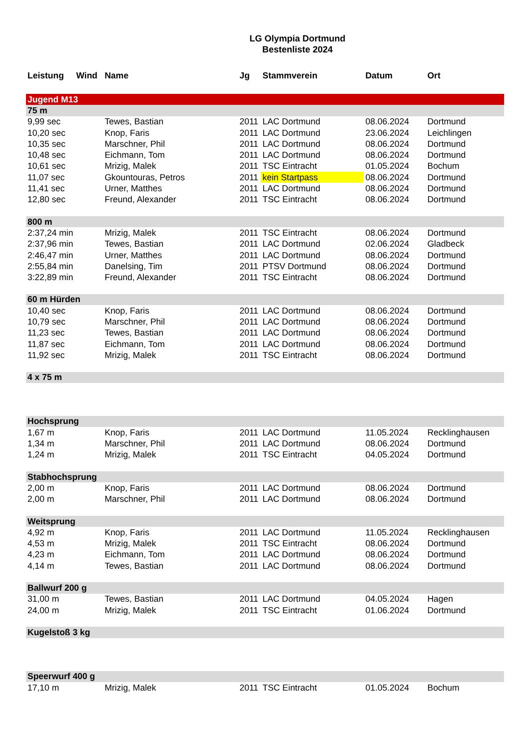LG Olympia Dortmund
Bestenliste 2024
| Leistung | Wind | Name | Jg | Stammverein | Datum | Ort |
| --- | --- | --- | --- | --- | --- | --- |
| Jugend M13 | | | | | | |
| 75 m | | | | | | |
| 9,99 sec | | Tewes, Bastian | 2011 | LAC Dortmund | 08.06.2024 | Dortmund |
| 10,20 sec | | Knop, Faris | 2011 | LAC Dortmund | 23.06.2024 | Leichlingen |
| 10,35 sec | | Marschner, Phil | 2011 | LAC Dortmund | 08.06.2024 | Dortmund |
| 10,48 sec | | Eichmann, Tom | 2011 | LAC Dortmund | 08.06.2024 | Dortmund |
| 10,61 sec | | Mrizig, Malek | 2011 | TSC Eintracht | 01.05.2024 | Bochum |
| 11,07 sec | | Gkountouras, Petros | 2011 | kein Startpass | 08.06.2024 | Dortmund |
| 11,41 sec | | Urner, Matthes | 2011 | LAC Dortmund | 08.06.2024 | Dortmund |
| 12,80 sec | | Freund, Alexander | 2011 | TSC Eintracht | 08.06.2024 | Dortmund |
| 800 m | | | | | | |
| 2:37,24 min | | Mrizig, Malek | 2011 | TSC Eintracht | 08.06.2024 | Dortmund |
| 2:37,96 min | | Tewes, Bastian | 2011 | LAC Dortmund | 02.06.2024 | Gladbeck |
| 2:46,47 min | | Urner, Matthes | 2011 | LAC Dortmund | 08.06.2024 | Dortmund |
| 2:55,84 min | | Danelsing, Tim | 2011 | PTSV Dortmund | 08.06.2024 | Dortmund |
| 3:22,89 min | | Freund, Alexander | 2011 | TSC Eintracht | 08.06.2024 | Dortmund |
| 60 m Hürden | | | | | | |
| 10,40 sec | | Knop, Faris | 2011 | LAC Dortmund | 08.06.2024 | Dortmund |
| 10,79 sec | | Marschner, Phil | 2011 | LAC Dortmund | 08.06.2024 | Dortmund |
| 11,23 sec | | Tewes, Bastian | 2011 | LAC Dortmund | 08.06.2024 | Dortmund |
| 11,87 sec | | Eichmann, Tom | 2011 | LAC Dortmund | 08.06.2024 | Dortmund |
| 11,92 sec | | Mrizig, Malek | 2011 | TSC Eintracht | 08.06.2024 | Dortmund |
| 4 x 75 m | | | | | | |
| Hochsprung | | | | | | |
| 1,67 m | | Knop, Faris | 2011 | LAC Dortmund | 11.05.2024 | Recklinghausen |
| 1,34 m | | Marschner, Phil | 2011 | LAC Dortmund | 08.06.2024 | Dortmund |
| 1,24 m | | Mrizig, Malek | 2011 | TSC Eintracht | 04.05.2024 | Dortmund |
| Stabhochsprung | | | | | | |
| 2,00 m | | Knop, Faris | 2011 | LAC Dortmund | 08.06.2024 | Dortmund |
| 2,00 m | | Marschner, Phil | 2011 | LAC Dortmund | 08.06.2024 | Dortmund |
| Weitsprung | | | | | | |
| 4,92 m | | Knop, Faris | 2011 | LAC Dortmund | 11.05.2024 | Recklinghausen |
| 4,53 m | | Mrizig, Malek | 2011 | TSC Eintracht | 08.06.2024 | Dortmund |
| 4,23 m | | Eichmann, Tom | 2011 | LAC Dortmund | 08.06.2024 | Dortmund |
| 4,14 m | | Tewes, Bastian | 2011 | LAC Dortmund | 08.06.2024 | Dortmund |
| Ballwurf 200 g | | | | | | |
| 31,00 m | | Tewes, Bastian | 2011 | LAC Dortmund | 04.05.2024 | Hagen |
| 24,00 m | | Mrizig, Malek | 2011 | TSC Eintracht | 01.06.2024 | Dortmund |
| Kugelstoß 3 kg | | | | | | |
| Speerwurf 400 g | | | | | | |
| 17,10 m | | Mrizig, Malek | 2011 | TSC Eintracht | 01.05.2024 | Bochum |